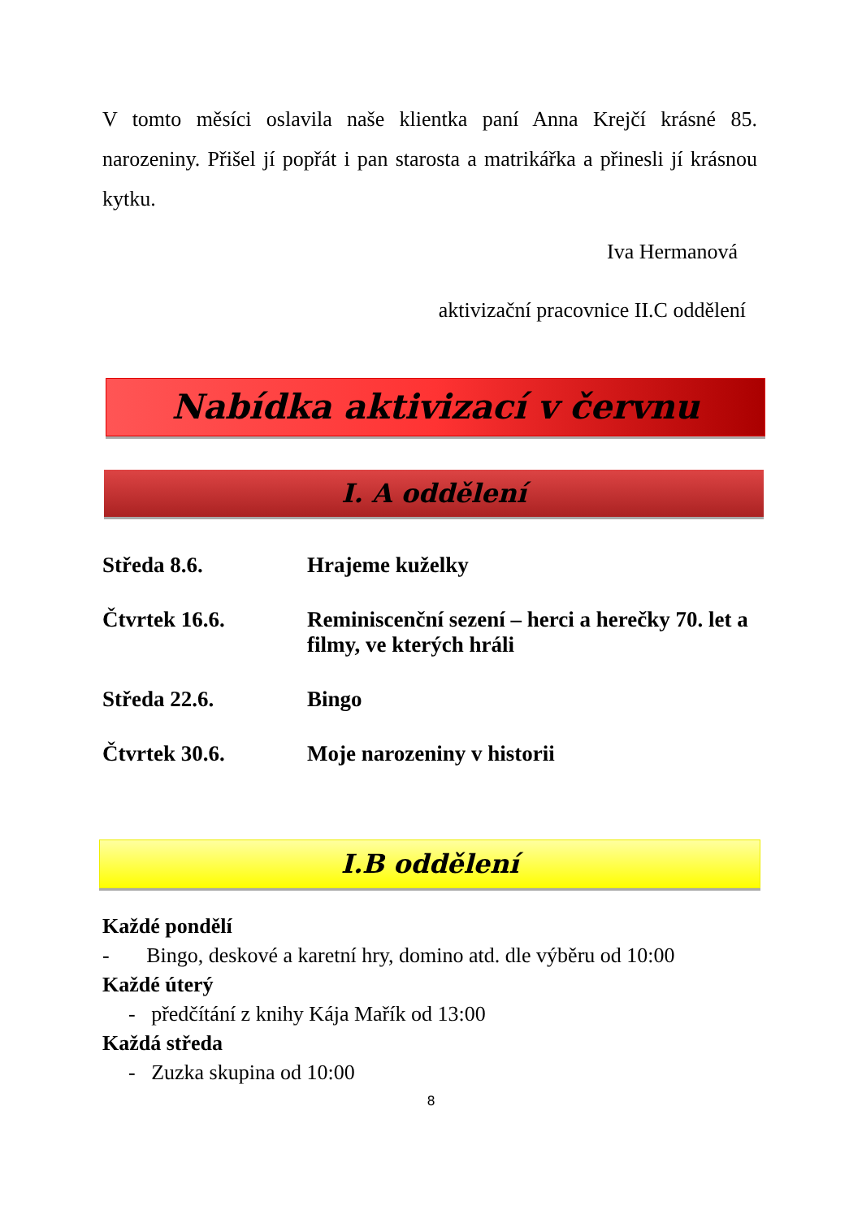V tomto měsíci oslavila naše klientka paní Anna Krejčí krásné 85. narozeniny. Přišel jí popřát i pan starosta a matrikářka a přinesli jí krásnou kytku.
Iva Hermanová
aktivizační pracovnice II.C oddělení
Nabídka aktivizací v červnu
I. A oddělení
Středa 8.6. Hrajeme kuželky
Čtvrtek 16.6. Reminiscenční sezení – herci a herečky 70. let a filmy, ve kterých hráli
Středa 22.6. Bingo
Čtvrtek 30.6. Moje narozeniny v historii
I.B oddělení
Každé pondělí
- Bingo, deskové a karetní hry, domino atd. dle výběru od 10:00
Každé úterý
- předčítání z knihy Kája Mařík od 13:00
Každá středa
- Zuzka skupina od 10:00
8